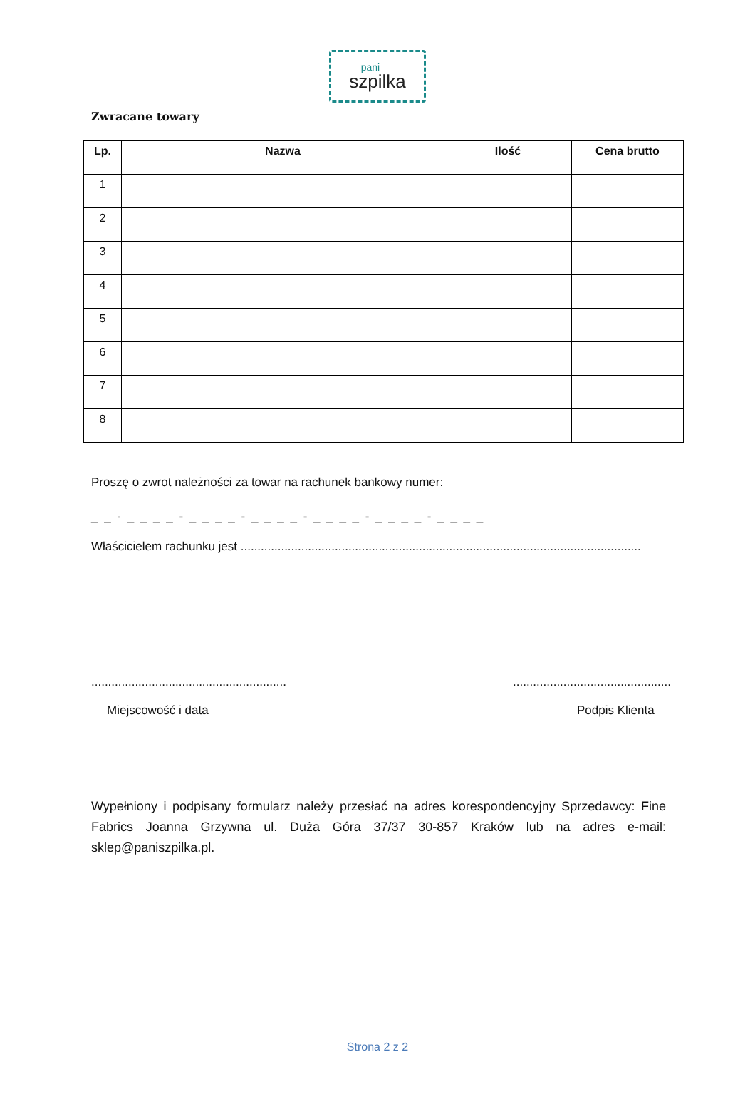pani
szpilka
Zwracane towary
| Lp. | Nazwa | Ilość | Cena brutto |
| --- | --- | --- | --- |
| 1 | | | |
| 2 | | | |
| 3 | | | |
| 4 | | | |
| 5 | | | |
| 6 | | | |
| 7 | | | |
| 8 | | | |
Proszę o zwrot należności za towar na rachunek bankowy numer:
_ _ - _ _ _ _ - _ _ _ _ - _ _ _ _ - _ _ _ _ - _ _ _ _ - _ _ _ _
Właścicielem rachunku jest .......................................................................................................................
..........................................................
Miejscowość i data
...............................................
Podpis Klienta
Wypełniony i podpisany formularz należy przesłać na adres korespondencyjny Sprzedawcy: Fine Fabrics Joanna Grzywna ul. Duża Góra 37/37 30-857 Kraków lub na adres e-mail: sklep@paniszpilka.pl.
Strona 2 z 2